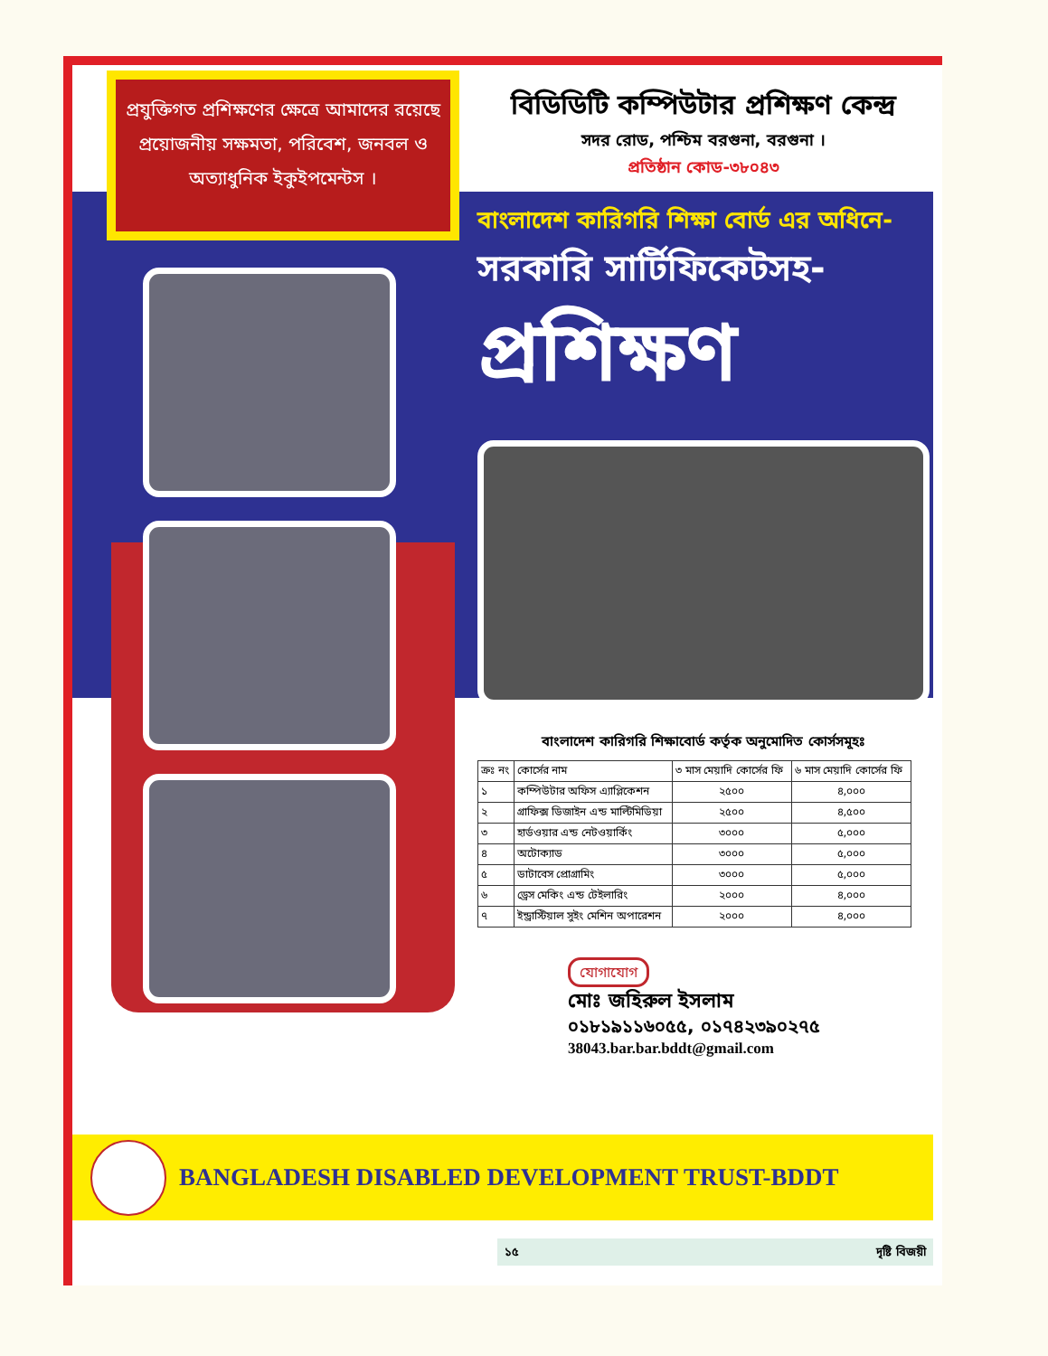প্রযুক্তিগত প্রশিক্ষণের ক্ষেত্রে আমাদের রয়েছে প্রয়োজনীয় সক্ষমতা, পরিবেশ, জনবল ও অত্যাধুনিক ইকুইপমেন্টস ।
বিডিডিটি কম্পিউটার প্রশিক্ষণ কেন্দ্র
সদর রোড, পশ্চিম বরগুনা, বরগুনা ।
প্রতিষ্ঠান কোড-৩৮০৪৩
বাংলাদেশ কারিগরি শিক্ষা বোর্ড এর অধিনে-
সরকারি সার্টিফিকেটসহ-
প্রশিক্ষণ
বাংলাদেশ কারিগরি শিক্ষাবোর্ড কর্তৃক অনুমোদিত কোর্সসমূহঃ
| ক্রঃ নং | কোর্সের নাম | ৩ মাস মেয়াদি কোর্সের ফি | ৬ মাস মেয়াদি কোর্সের ফি |
| --- | --- | --- | --- |
| ১ | কম্পিউটার অফিস এ্যাপ্লিকেশন | ২৫০০ | ৪,০০০ |
| ২ | গ্রাফিক্স ডিজাইন এন্ড মাল্টিমিডিয়া | ২৫০০ | ৪,৫০০ |
| ৩ | হার্ডওয়ার এন্ড নেটওয়ার্কিং | ৩০০০ | ৫,০০০ |
| ৪ | অটোক্যাড | ৩০০০ | ৫,০০০ |
| ৫ | ডাটাবেস প্রোগ্রামিং | ৩০০০ | ৫,০০০ |
| ৬ | ড্রেস মেকিং এন্ড টেইলারিং | ২০০০ | ৪,০০০ |
| ৭ | ইন্ড্রাস্টিয়াল সুইং মেশিন অপারেশন | ২০০০ | ৪,০০০ |
যোগাযোগ
মোঃ জহিরুল ইসলাম
০১৮১৯১১৬০৫৫, ০১৭৪২৩৯০২৭৫
38043.bar.bar.bddt@gmail.com
BANGLADESH DISABLED DEVELOPMENT TRUST-BDDT
১৫ দৃষ্টি বিজয়ী